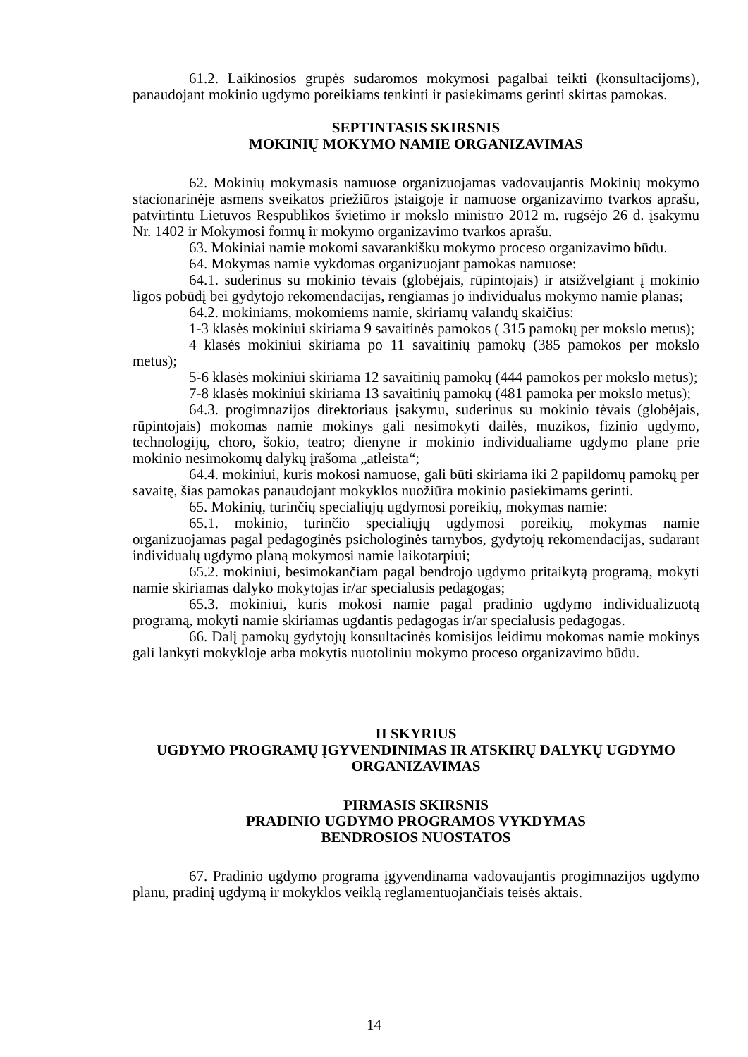61.2. Laikinosios grupės sudaromos mokymosi pagalbai teikti (konsultacijoms), panaudojant mokinio ugdymo poreikiams tenkinti ir pasiekimams gerinti skirtas pamokas.
SEPTINTASIS SKIRSNIS
MOKINIŲ MOKYMO NAMIE ORGANIZAVIMAS
62. Mokinių mokymasis namuose organizuojamas vadovaujantis Mokinių mokymo stacionarinėje asmens sveikatos priežiūros įstaigoje ir namuose organizavimo tvarkos aprašu, patvirtintu Lietuvos Respublikos švietimo ir mokslo ministro 2012 m. rugsėjo 26 d. įsakymu Nr. 1402 ir Mokymosi formų ir mokymo organizavimo tvarkos aprašu.
63. Mokiniai namie mokomi savarankišku mokymo proceso organizavimo būdu.
64. Mokymas namie vykdomas organizuojant pamokas namuose:
64.1. suderinus su mokinio tėvais (globėjais, rūpintojais) ir atsižvelgiant į mokinio ligos pobūdį bei gydytojo rekomendacijas, rengiamas jo individualus mokymo namie planas;
64.2. mokiniams, mokomiems namie, skiriamų valandų skaičius:
1-3 klasės mokiniui skiriama 9 savaitinės pamokos ( 315 pamokų per mokslo metus);
4 klasės mokiniui skiriama po 11 savaitinių pamokų (385 pamokos per mokslo metus);
5-6 klasės mokiniui skiriama 12 savaitinių pamokų (444 pamokos per mokslo metus);
7-8 klasės mokiniui skiriama 13 savaitinių pamokų (481 pamoka per mokslo metus);
64.3. progimnazijos direktoriaus įsakymu, suderinus su mokinio tėvais (globėjais, rūpintojais) mokomas namie mokinys gali nesimokyti dailės, muzikos, fizinio ugdymo, technologijų, choro, šokio, teatro; dienyne ir mokinio individualiame ugdymo plane prie mokinio nesimokomų dalykų įrašoma „atleista“;
64.4. mokiniui, kuris mokosi namuose, gali būti skiriama iki 2 papildomų pamokų per savaitę, šias pamokas panaudojant mokyklos nuožiūra mokinio pasiekimams gerinti.
65. Mokinių, turinčių specialiųjų ugdymosi poreikių, mokymas namie:
65.1. mokinio, turinčio specialiųjų ugdymosi poreikių, mokymas namie organizuojamas pagal pedagoginės psichologinės tarnybos, gydytojų rekomendacijas, sudarant individualų ugdymo planą mokymosi namie laikotarpiui;
65.2. mokiniui, besimokančiam pagal bendrojo ugdymo pritaikytą programą, mokyti namie skiriamas dalyko mokytojas ir/ar specialusis pedagogas;
65.3. mokiniui, kuris mokosi namie pagal pradinio ugdymo individualizuotą programą, mokyti namie skiriamas ugdantis pedagogas ir/ar specialusis pedagogas.
66. Dalį pamokų gydytojų konsultacinės komisijos leidimu mokomas namie mokinys gali lankyti mokykloje arba mokytis nuotoliniu mokymo proceso organizavimo būdu.
II SKYRIUS
UGDYMO PROGRAMŲ ĮGYVENDINIMAS IR ATSKIRŲ DALYKŲ UGDYMO ORGANIZAVIMAS
PIRMASIS SKIRSNIS
PRADINIO UGDYMO PROGRAMOS VYKDYMAS
BENDROSIOS NUOSTATOS
67. Pradinio ugdymo programa įgyvendinama vadovaujantis progimnazijos ugdymo planu, pradinį ugdymą ir mokyklos veiklą reglamentuojančiais teisės aktais.
14